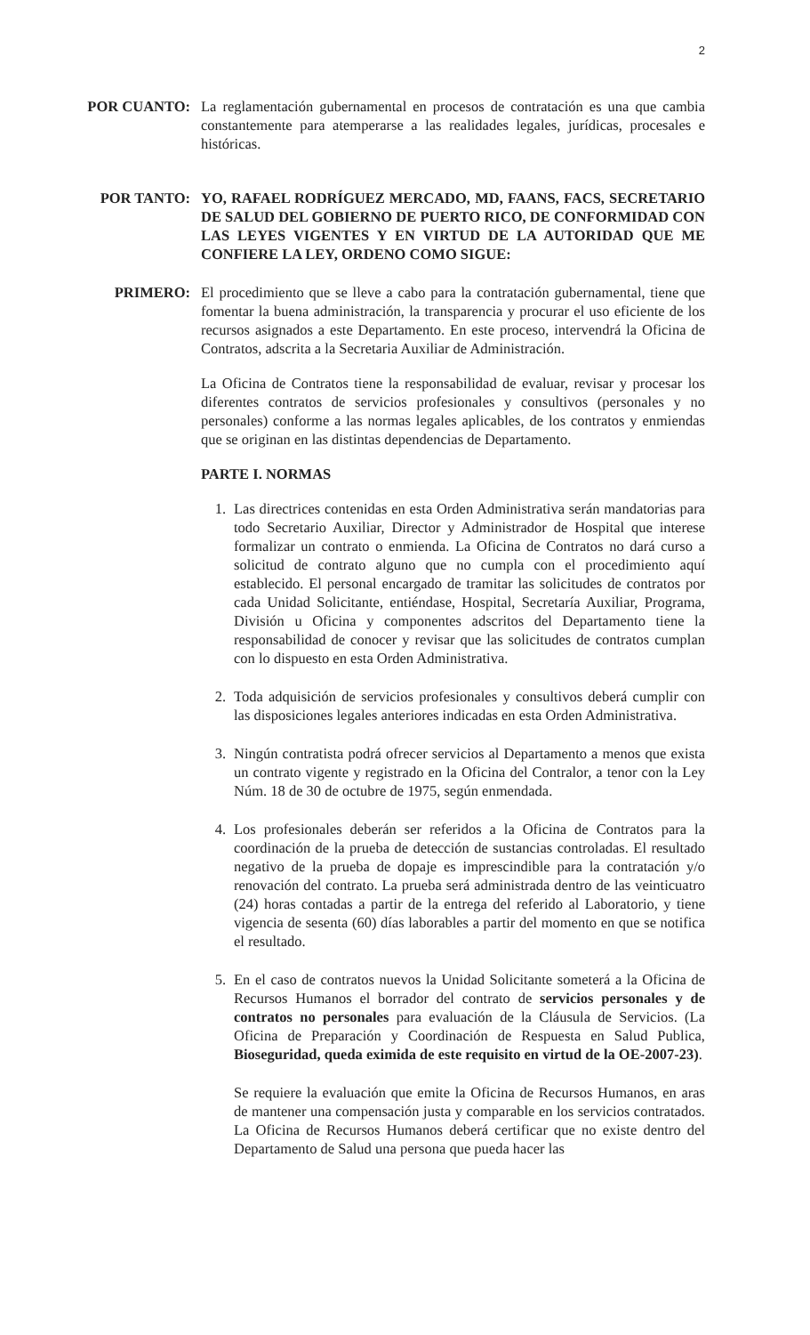2
POR CUANTO: La reglamentación gubernamental en procesos de contratación es una que cambia constantemente para atemperarse a las realidades legales, jurídicas, procesales e históricas.
POR TANTO: YO, RAFAEL RODRÍGUEZ MERCADO, MD, FAANS, FACS, SECRETARIO DE SALUD DEL GOBIERNO DE PUERTO RICO, DE CONFORMIDAD CON LAS LEYES VIGENTES Y EN VIRTUD DE LA AUTORIDAD QUE ME CONFIERE LA LEY, ORDENO COMO SIGUE:
PRIMERO: El procedimiento que se lleve a cabo para la contratación gubernamental, tiene que fomentar la buena administración, la transparencia y procurar el uso eficiente de los recursos asignados a este Departamento. En este proceso, intervendrá la Oficina de Contratos, adscrita a la Secretaria Auxiliar de Administración.
La Oficina de Contratos tiene la responsabilidad de evaluar, revisar y procesar los diferentes contratos de servicios profesionales y consultivos (personales y no personales) conforme a las normas legales aplicables, de los contratos y enmiendas que se originan en las distintas dependencias de Departamento.
PARTE I. NORMAS
1. Las directrices contenidas en esta Orden Administrativa serán mandatorias para todo Secretario Auxiliar, Director y Administrador de Hospital que interese formalizar un contrato o enmienda. La Oficina de Contratos no dará curso a solicitud de contrato alguno que no cumpla con el procedimiento aquí establecido. El personal encargado de tramitar las solicitudes de contratos por cada Unidad Solicitante, entiéndase, Hospital, Secretaría Auxiliar, Programa, División u Oficina y componentes adscritos del Departamento tiene la responsabilidad de conocer y revisar que las solicitudes de contratos cumplan con lo dispuesto en esta Orden Administrativa.
2. Toda adquisición de servicios profesionales y consultivos deberá cumplir con las disposiciones legales anteriores indicadas en esta Orden Administrativa.
3. Ningún contratista podrá ofrecer servicios al Departamento a menos que exista un contrato vigente y registrado en la Oficina del Contralor, a tenor con la Ley Núm. 18 de 30 de octubre de 1975, según enmendada.
4. Los profesionales deberán ser referidos a la Oficina de Contratos para la coordinación de la prueba de detección de sustancias controladas. El resultado negativo de la prueba de dopaje es imprescindible para la contratación y/o renovación del contrato. La prueba será administrada dentro de las veinticuatro (24) horas contadas a partir de la entrega del referido al Laboratorio, y tiene vigencia de sesenta (60) días laborables a partir del momento en que se notifica el resultado.
5. En el caso de contratos nuevos la Unidad Solicitante someterá a la Oficina de Recursos Humanos el borrador del contrato de servicios personales y de contratos no personales para evaluación de la Cláusula de Servicios. (La Oficina de Preparación y Coordinación de Respuesta en Salud Publica, Bioseguridad, queda eximida de este requisito en virtud de la OE-2007-23).
Se requiere la evaluación que emite la Oficina de Recursos Humanos, en aras de mantener una compensación justa y comparable en los servicios contratados. La Oficina de Recursos Humanos deberá certificar que no existe dentro del Departamento de Salud una persona que pueda hacer las